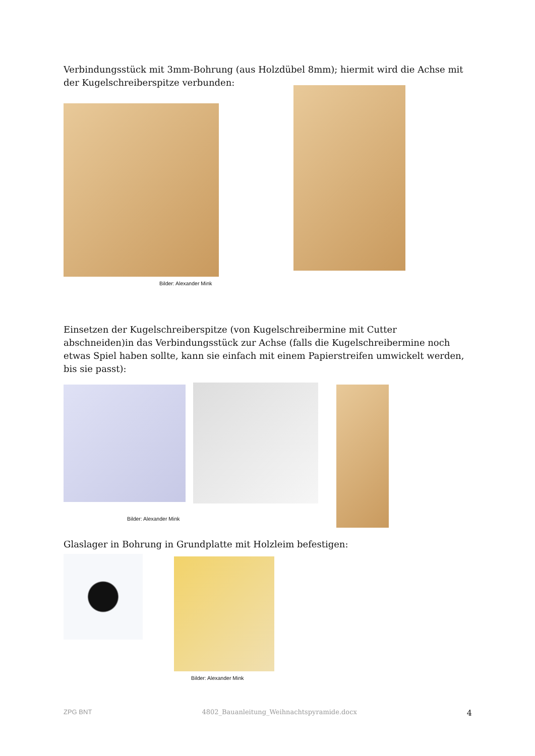Verbindungsstück mit 3mm-Bohrung (aus Holzdübel 8mm); hiermit wird die Achse mit der Kugelschreiberspitze verbunden:
Bilder: Alexander Mink
Einsetzen der Kugelschreiberspitze (von Kugelschreibermine mit Cutter abschneiden)in das Verbindungsstück zur Achse (falls die Kugelschreibermine noch etwas Spiel haben sollte, kann sie einfach mit einem Papierstreifen umwickelt werden, bis sie passt):
Bilder: Alexander Mink
Glaslager in Bohrung in Grundplatte mit Holzleim befestigen:
Bilder: Alexander Mink
ZPG BNT 4802_Bauanleitung_Weihnachtspyramide.docx 4